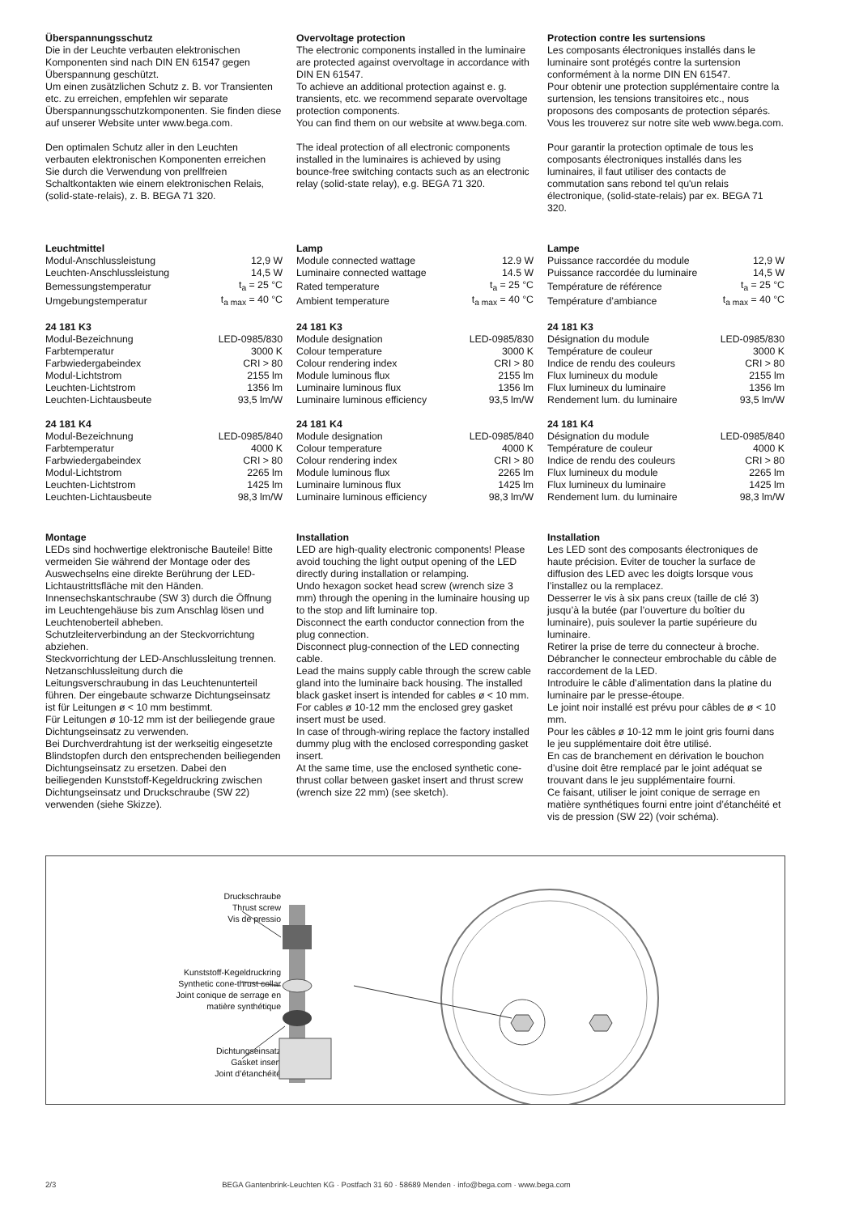Überspannungsschutz
Die in der Leuchte verbauten elektronischen Komponenten sind nach DIN EN 61547 gegen Überspannung geschützt.
Um einen zusätzlichen Schutz z. B. vor Transienten etc. zu erreichen, empfehlen wir separate Überspannungsschutzkomponenten. Sie finden diese auf unserer Website unter www.bega.com.
Den optimalen Schutz aller in den Leuchten verbauten elektronischen Komponenten erreichen Sie durch die Verwendung von prellfreien Schaltkontakten wie einem elektronischen Relais, (solid-state-relais), z. B. BEGA 71 320.
Overvoltage protection
The electronic components installed in the luminaire are protected against overvoltage in accordance with DIN EN 61547.
To achieve an additional protection against e. g. transients, etc. we recommend separate overvoltage protection components.
You can find them on our website at www.bega.com.
The ideal protection of all electronic components installed in the luminaires is achieved by using bounce-free switching contacts such as an electronic relay (solid-state relay), e.g. BEGA 71 320.
Protection contre les surtensions
Les composants électroniques installés dans le luminaire sont protégés contre la surtension conformément à la norme DIN EN 61547.
Pour obtenir une protection supplémentaire contre la surtension, les tensions transitoires etc., nous proposons des composants de protection séparés. Vous les trouverez sur notre site web www.bega.com.
Pour garantir la protection optimale de tous les composants électroniques installés dans les luminaires, il faut utiliser des contacts de commutation sans rebond tel qu'un relais électronique, (solid-state-relais) par ex. BEGA 71 320.
Leuchtmittel
| Modul-Anschlussleistung | 12,9 W |
| Leuchten-Anschlussleistung | 14,5 W |
| Bemessungstemperatur | t<sub>a</sub> = 25 °C |
| Umgebungstemperatur | t<sub>a max</sub> = 40 °C |
24 181 K3
| Modul-Bezeichnung | LED-0985/830 |
| Farbtemperatur | 3000 K |
| Farbwiedergabeindex | CRI > 80 |
| Modul-Lichtstrom | 2155 lm |
| Leuchten-Lichtstrom | 1356 lm |
| Leuchten-Lichtausbeute | 93,5 lm/W |
24 181 K4
| Modul-Bezeichnung | LED-0985/840 |
| Farbtemperatur | 4000 K |
| Farbwiedergabeindex | CRI > 80 |
| Modul-Lichtstrom | 2265 lm |
| Leuchten-Lichtstrom | 1425 lm |
| Leuchten-Lichtausbeute | 98,3 lm/W |
Lamp
| Module connected wattage | 12.9 W |
| Luminaire connected wattage | 14.5 W |
| Rated temperature | t<sub>a</sub> = 25 °C |
| Ambient temperature | t<sub>a max</sub> = 40 °C |
24 181 K3
| Module designation | LED-0985/830 |
| Colour temperature | 3000 K |
| Colour rendering index | CRI > 80 |
| Module luminous flux | 2155 lm |
| Luminaire luminous flux | 1356 lm |
| Luminaire luminous efficiency | 93,5 lm/W |
24 181 K4
| Module designation | LED-0985/840 |
| Colour temperature | 4000 K |
| Colour rendering index | CRI > 80 |
| Module luminous flux | 2265 lm |
| Luminaire luminous flux | 1425 lm |
| Luminaire luminous efficiency | 98,3 lm/W |
Lampe
| Puissance raccordée du module | 12,9 W |
| Puissance raccordée du luminaire | 14,5 W |
| Température de référence | t<sub>a</sub> = 25 °C |
| Température d’ambiance | t<sub>a max</sub> = 40 °C |
24 181 K3
| Désignation du module | LED-0985/830 |
| Température de couleur | 3000 K |
| Indice de rendu des couleurs | CRI > 80 |
| Flux lumineux du module | 2155 lm |
| Flux lumineux du luminaire | 1356 lm |
| Rendement lum. du luminaire | 93,5 lm/W |
24 181 K4
| Désignation du module | LED-0985/840 |
| Température de couleur | 4000 K |
| Indice de rendu des couleurs | CRI > 80 |
| Flux lumineux du module | 2265 lm |
| Flux lumineux du luminaire | 1425 lm |
| Rendement lum. du luminaire | 98,3 lm/W |
Montage
LEDs sind hochwertige elektronische Bauteile! Bitte vermeiden Sie während der Montage oder des Auswechselns eine direkte Berührung der LED-Lichtaustrittsfläche mit den Händen.
Innensechskantschraube (SW 3) durch die Öffnung im Leuchtengehäuse bis zum Anschlag lösen und Leuchtenoberteil abheben.
Schutzleiterverbindung an der Steckvorrichtung abziehen.
Steckvorrichtung der LED-Anschlussleitung trennen.
Netzanschlussleitung durch die Leitungsverschraubung in das Leuchtenunterteil führen. Der eingebaute schwarze Dichtungseinsatz ist für Leitungen ø < 10 mm bestimmt.
Für Leitungen ø 10-12 mm ist der beiliegende graue Dichtungseinsatz zu verwenden.
Bei Durchverdrahtung ist der werkseitig eingesetzte Blindstopfen durch den entsprechenden beiliegenden Dichtungseinsatz zu ersetzen. Dabei den beiliegenden Kunststoff-Kegeldruckring zwischen Dichtungseinsatz und Druckschraube (SW 22) verwenden (siehe Skizze).
Installation
LED are high-quality electronic components! Please avoid touching the light output opening of the LED directly during installation or relamping.
Undo hexagon socket head screw (wrench size 3 mm) through the opening in the luminaire housing up to the stop and lift luminaire top.
Disconnect the earth conductor connection from the plug connection.
Disconnect plug-connection of the LED connecting cable.
Lead the mains supply cable through the screw cable gland into the luminaire back housing. The installed black gasket insert is intended for cables ø < 10 mm.
For cables ø 10-12 mm the enclosed grey gasket insert must be used.
In case of through-wiring replace the factory installed dummy plug with the enclosed corresponding gasket insert.
At the same time, use the enclosed synthetic cone-thrust collar between gasket insert and thrust screw (wrench size 22 mm) (see sketch).
Installation
Les LED sont des composants électroniques de haute précision. Eviter de toucher la surface de diffusion des LED avec les doigts lorsque vous l’installez ou la remplacez.
Desserrer le vis à six pans creux (taille de clé 3) jusqu’à la butée (par l’ouverture du boîtier du luminaire), puis soulever la partie supérieure du luminaire.
Retirer la prise de terre du connecteur à broche.
Débrancher le connecteur embrochable du câble de raccordement de la LED.
Introduire le câble d’alimentation dans la platine du luminaire par le presse-étoupe.
Le joint noir installé est prévu pour câbles de ø < 10 mm.
Pour les câbles ø 10-12 mm le joint gris fourni dans le jeu supplémentaire doit être utilisé.
En cas de branchement en dérivation le bouchon d’usine doit être remplacé par le joint adéquat se trouvant dans le jeu supplémentaire fourni.
Ce faisant, utiliser le joint conique de serrage en matière synthétiques fourni entre joint d’étanchéité et vis de pression (SW 22) (voir schéma).
Druckschraube
Thrust screw
Vis de pressio
Kunststoff-Kegeldruckring
Synthetic cone-thrust collar
Joint conique de serrage en
matière synthétique
Dichtungseinsatz
Gasket insert
Joint d’étanchéité
2/3 BEGA Gantenbrink-Leuchten KG · Postfach 31 60 · 58689 Menden · info@bega.com · www.bega.com